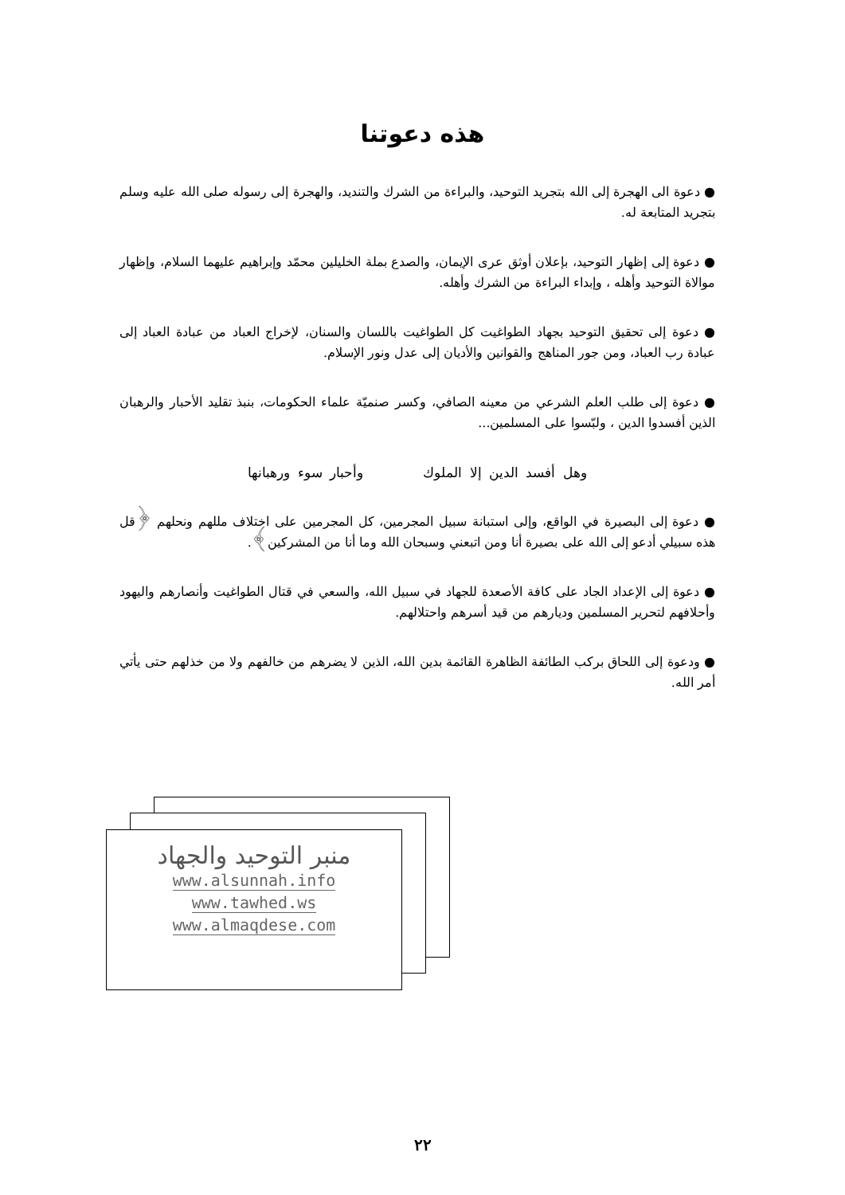هذه دعوتنا
● دعوة الى الهجرة إلى الله بتجريد التوحيد، والبراءة من الشرك والتنديد، والهجرة إلى رسوله صلى الله عليه وسلم بتجريد المتابعة له.
● دعوة إلى إظهار التوحيد، بإعلان أوثق عرى الإيمان، والصدع بملة الخليلين محمّد وإبراهيم عليهما السلام، وإظهار موالاة التوحيد وأهله ، وإبداء البراءة من الشرك وأهله.
● دعوة إلى تحقيق التوحيد بجهاد الطواغيت كل الطواغيت باللسان والسنان، لإخراج العباد من عبادة العباد إلى عبادة رب العباد، ومن جور المناهج والقوانين والأديان إلى عدل ونور الإسلام.
● دعوة إلى طلب العلم الشرعي من معينه الصافي، وكسر صنميّة علماء الحكومات، بنبذ تقليد الأحبار والرهبان الذين أفسدوا الدين ، ولبّسوا على المسلمين...
وهل أفسد الدين إلا الملوك وأحبار سوء ورهبانها
● دعوة إلى البصيرة في الواقع، وإلى استبانة سبيل المجرمين، كل المجرمين على اختلاف مللهم ونحلهم ﴿قل هذه سبيلي أدعو إلى الله على بصيرة أنا ومن اتبعني وسبحان الله وما أنا من المشركين﴾.
● دعوة إلى الإعداد الجاد على كافة الأصعدة للجهاد في سبيل الله، والسعي في قتال الطواغيت وأنصارهم واليهود وأحلافهم لتحرير المسلمين وديارهم من قيد أسرهم واحتلالهم.
● ودعوة إلى اللحاق بركب الطائفة الظاهرة القائمة بدين الله، الذين لا يضرهم من خالفهم ولا من خذلهم حتى يأتي أمر الله.
منبر التوحيد والجهاد
www.alsunnah.info
www.tawhed.ws
www.almaqdese.com
٢٢